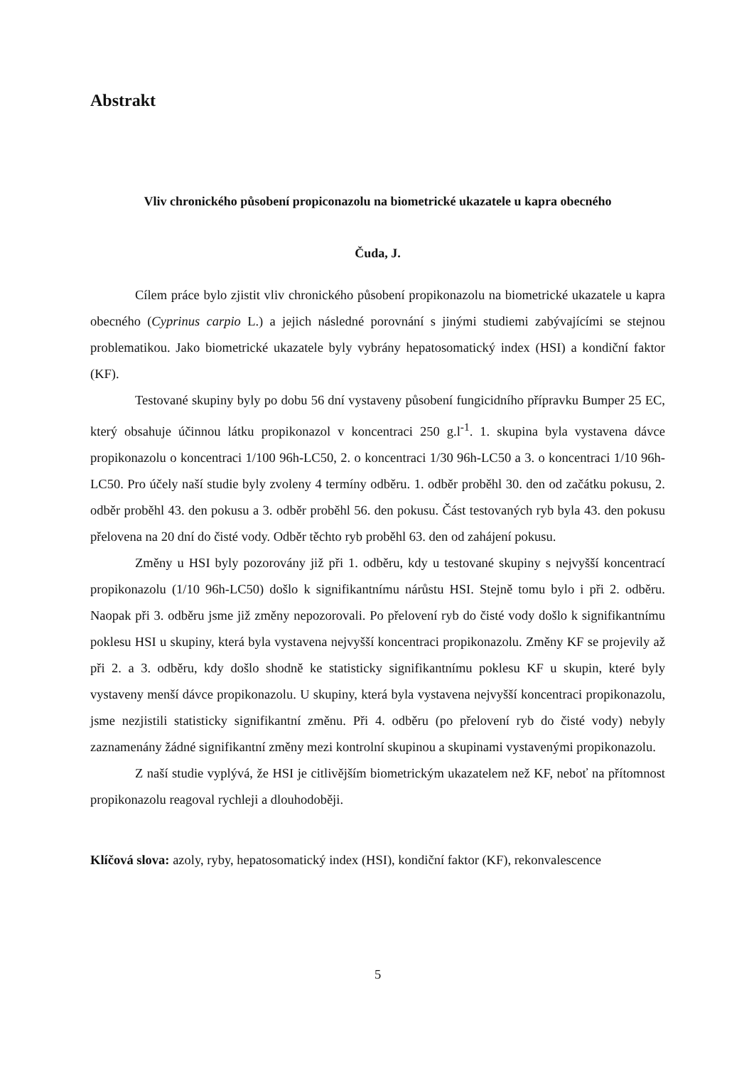Abstrakt
Vliv chronického působení propiconazolu na biometrické ukazatele u kapra obecného
Čuda, J.
Cílem práce bylo zjistit vliv chronického působení propikonazolu na biometrické ukazatele u kapra obecného (Cyprinus carpio L.) a jejich následné porovnání s jinými studiemi zabývajícími se stejnou problematikou. Jako biometrické ukazatele byly vybrány hepatosomatický index (HSI) a kondiční faktor (KF).
Testované skupiny byly po dobu 56 dní vystaveny působení fungicidního přípravku Bumper 25 EC, který obsahuje účinnou látku propikonazol v koncentraci 250 g.l<sup>-1</sup>. 1. skupina byla vystavena dávce propikonazolu o koncentraci 1/100 96h-LC50, 2. o koncentraci 1/30 96h-LC50 a 3. o koncentraci 1/10 96h-LC50. Pro účely naší studie byly zvoleny 4 termíny odběru. 1. odběr proběhl 30. den od začátku pokusu, 2. odběr proběhl 43. den pokusu a 3. odběr proběhl 56. den pokusu. Část testovaných ryb byla 43. den pokusu přelovena na 20 dní do čisté vody. Odběr těchto ryb proběhl 63. den od zahájení pokusu.
Změny u HSI byly pozorovány již při 1. odběru, kdy u testované skupiny s nejvyšší koncentrací propikonazolu (1/10 96h-LC50) došlo k signifikantnímu nárůstu HSI. Stejně tomu bylo i při 2. odběru. Naopak při 3. odběru jsme již změny nepozorovali. Po přelovení ryb do čisté vody došlo k signifikantnímu poklesu HSI u skupiny, která byla vystavena nejvyšší koncentraci propikonazolu. Změny KF se projevily až při 2. a 3. odběru, kdy došlo shodně ke statisticky signifikantnímu poklesu KF u skupin, které byly vystaveny menší dávce propikonazolu. U skupiny, která byla vystavena nejvyšší koncentraci propikonazolu, jsme nezjistili statisticky signifikantní změnu. Při 4. odběru (po přelovení ryb do čisté vody) nebyly zaznamenány žádné signifikantní změny mezi kontrolní skupinou a skupinami vystavenými propikonazolu.
Z naší studie vyplývá, že HSI je citlivějším biometrickým ukazatelem než KF, neboť na přítomnost propikonazolu reagoval rychleji a dlouhodoběji.
Klíčová slova: azoly, ryby, hepatosomatický index (HSI), kondiční faktor (KF), rekonvalescence
5